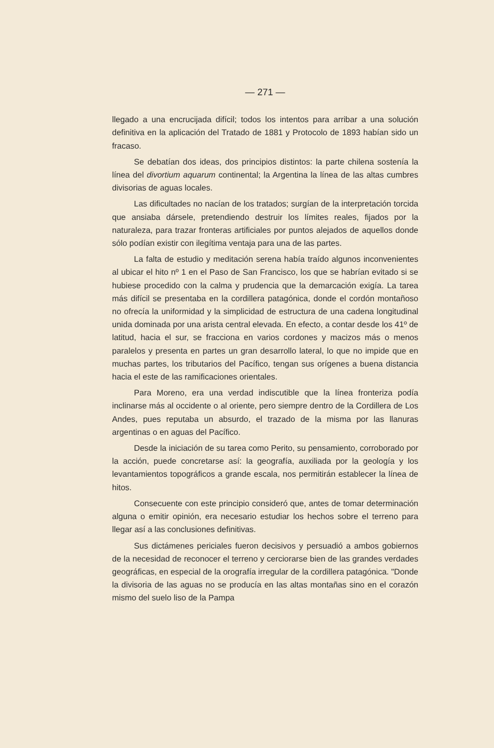— 271 —
llegado a una encrucijada difícil; todos los intentos para arribar a una solución definitiva en la aplicación del Tratado de 1881 y Protocolo de 1893 habían sido un fracaso.
Se debatían dos ideas, dos principios distintos: la parte chilena sostenía la línea del divortium aquarum continental; la Argentina la línea de las altas cumbres divisorias de aguas locales.
Las dificultades no nacían de los tratados; surgían de la interpretación torcida que ansiaba dársele, pretendiendo destruir los límites reales, fijados por la naturaleza, para trazar fronteras artificiales por puntos alejados de aquellos donde sólo podían existir con ilegítima ventaja para una de las partes.
La falta de estudio y meditación serena había traído algunos inconvenientes al ubicar el hito nº 1 en el Paso de San Francisco, los que se habrían evitado si se hubiese procedido con la calma y prudencia que la demarcación exigía. La tarea más difícil se presentaba en la cordillera patagónica, donde el cordón montañoso no ofrecía la uniformidad y la simplicidad de estructura de una cadena longitudinal unida dominada por una arista central elevada. En efecto, a contar desde los 41º de latitud, hacia el sur, se fracciona en varios cordones y macizos más o menos paralelos y presenta en partes un gran desarrollo lateral, lo que no impide que en muchas partes, los tributarios del Pacífico, tengan sus orígenes a buena distancia hacia el este de las ramificaciones orientales.
Para Moreno, era una verdad indiscutible que la línea fronteriza podía inclinarse más al occidente o al oriente, pero siempre dentro de la Cordillera de Los Andes, pues reputaba un absurdo, el trazado de la misma por las llanuras argentinas o en aguas del Pacífico.
Desde la iniciación de su tarea como Perito, su pensamiento, corroborado por la acción, puede concretarse así: la geografía, auxiliada por la geología y los levantamientos topográficos a grande escala, nos permitirán establecer la línea de hitos.
Consecuente con este principio consideró que, antes de tomar determinación alguna o emitir opinión, era necesario estudiar los hechos sobre el terreno para llegar así a las conclusiones definitivas.
Sus dictámenes periciales fueron decisivos y persuadió a ambos gobiernos de la necesidad de reconocer el terreno y cerciorarse bien de las grandes verdades geográficas, en especial de la orografía irregular de la cordillera patagónica. "Donde la divisoria de las aguas no se producía en las altas montañas sino en el corazón mismo del suelo liso de la Pampa